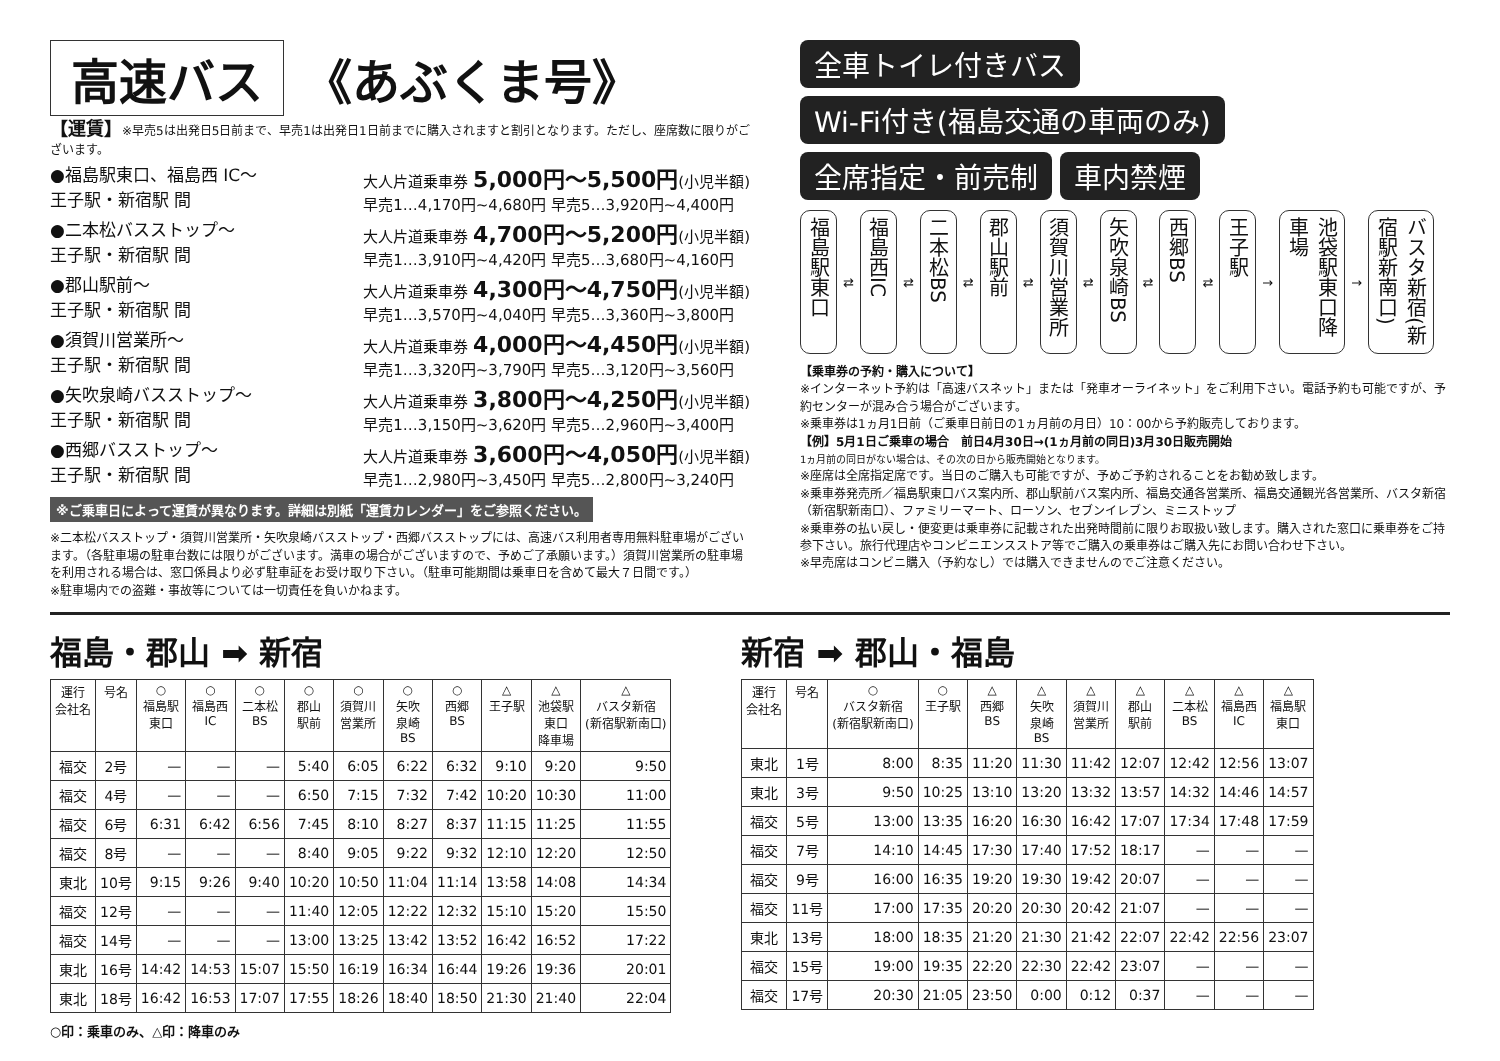高速バス 《あぶくま号》
【運賃】※早売5は出発日5日前まで、早売1は出発日1日前までに購入されますと割引となります。ただし、座席数に限りがございます。
●福島駅東口、福島西 IC～
王子駅・新宿駅 間
大人片道乗車券 5,000円～5,500円(小児半額)
早売1…4,170円~4,680円 早売5…3,920円~4,400円
●二本松バスストップ～
王子駅・新宿駅 間
大人片道乗車券 4,700円～5,200円(小児半額)
早売1…3,910円~4,420円 早売5…3,680円~4,160円
●郡山駅前～
王子駅・新宿駅 間
大人片道乗車券 4,300円～4,750円(小児半額)
早売1…3,570円~4,040円 早売5…3,360円~3,800円
●須賀川営業所～
王子駅・新宿駅 間
大人片道乗車券 4,000円～4,450円(小児半額)
早売1…3,320円~3,790円 早売5…3,120円~3,560円
●矢吹泉崎バスストップ～
王子駅・新宿駅 間
大人片道乗車券 3,800円～4,250円(小児半額)
早売1…3,150円~3,620円 早売5…2,960円~3,400円
●西郷バスストップ～
王子駅・新宿駅 間
大人片道乗車券 3,600円～4,050円(小児半額)
早売1…2,980円~3,450円 早売5…2,800円~3,240円
※ご乗車日によって運賃が異なります。詳細は別紙「運賃カレンダー」をご参照ください。
※二本松バスストップ・須賀川営業所・矢吹泉崎バスストップ・西郷バスストップには、高速バス利用者専用無料駐車場がございます。（各駐車場の駐車台数には限りがございます。満車の場合がございますので、予めご了承願います。）須賀川営業所の駐車場を利用される場合は、窓口係員より必ず駐車証をお受け取り下さい。（駐車可能期間は乗車日を含めて最大７日間です。）
※駐車場内での盗難・事故等については一切責任を負いかねます。
全車トイレ付きバス Wi-Fi付き(福島交通の車両のみ) 全席指定・前売制 車内禁煙
福島駅東口 ⇄ 福島西IC ⇄ 二本松BS ⇄ 郡山駅前 ⇄ 須賀川営業所 ⇄ 矢吹泉崎BS ⇄ 西郷BS ⇄ 王子駅 → 池袋駅東口降車場 → バスタ新宿(新宿駅新南口)
【乗車券の予約・購入について】
※インターネット予約は「高速バスネット」または「発車オーライネット」をご利用下さい。電話予約も可能ですが、予約センターが混み合う場合がございます。
※乗車券は1ヵ月1日前（ご乗車日前日の1ヵ月前の月日）10：00から予約販売しております。
【例】5月1日ご乗車の場合　前日4月30日→(1ヵ月前の同日)3月30日販売開始
1ヵ月前の同日がない場合は、その次の日から販売開始となります。
※座席は全席指定席です。当日のご購入も可能ですが、予めご予約されることをお勧め致します。
※乗車券発売所／福島駅東口バス案内所、郡山駅前バス案内所、福島交通各営業所、福島交通観光各営業所、バスタ新宿（新宿駅新南口）、ファミリーマート、ローソン、セブンイレブン、ミニストップ
※乗車券の払い戻し・便変更は乗車券に記載された出発時間前に限りお取扱い致します。購入された窓口に乗車券をご持参下さい。旅行代理店やコンビニエンスストア等でご購入の乗車券はご購入先にお問い合わせ下さい。
※早売席はコンビニ購入（予約なし）では購入できませんのでご注意ください。
福島・郡山 ➡ 新宿
| 運行 会社名 | 号名 | ○ 福島駅 東口 | ○ 福島西 IC | ○ 二本松 BS | ○ 郡山 駅前 | ○ 須賀川 営業所 | ○ 矢吹 泉崎 BS | ○ 西郷 BS | △ 王子駅 | △ 池袋駅 東口 降車場 | △ バスタ新宿 (新宿駅新南口) |
| --- | --- | --- | --- | --- | --- | --- | --- | --- | --- | --- | --- |
| 福交 | 2号 | — | — | — | 5:40 | 6:05 | 6:22 | 6:32 | 9:10 | 9:20 | 9:50 |
| 福交 | 4号 | — | — | — | 6:50 | 7:15 | 7:32 | 7:42 | 10:20 | 10:30 | 11:00 |
| 福交 | 6号 | 6:31 | 6:42 | 6:56 | 7:45 | 8:10 | 8:27 | 8:37 | 11:15 | 11:25 | 11:55 |
| 福交 | 8号 | — | — | — | 8:40 | 9:05 | 9:22 | 9:32 | 12:10 | 12:20 | 12:50 |
| 東北 | 10号 | 9:15 | 9:26 | 9:40 | 10:20 | 10:50 | 11:04 | 11:14 | 13:58 | 14:08 | 14:34 |
| 福交 | 12号 | — | — | — | 11:40 | 12:05 | 12:22 | 12:32 | 15:10 | 15:20 | 15:50 |
| 福交 | 14号 | — | — | — | 13:00 | 13:25 | 13:42 | 13:52 | 16:42 | 16:52 | 17:22 |
| 東北 | 16号 | 14:42 | 14:53 | 15:07 | 15:50 | 16:19 | 16:34 | 16:44 | 19:26 | 19:36 | 20:01 |
| 東北 | 18号 | 16:42 | 16:53 | 17:07 | 17:55 | 18:26 | 18:40 | 18:50 | 21:30 | 21:40 | 22:04 |
○印：乗車のみ、△印：降車のみ
新宿 ➡ 郡山・福島
| 運行 会社名 | 号名 | ○ バスタ新宿 (新宿駅新南口) | ○ 王子駅 | △ 西郷 BS | △ 矢吹 泉崎 BS | △ 須賀川 営業所 | △ 郡山 駅前 | △ 二本松 BS | △ 福島西 IC | △ 福島駅 東口 |
| --- | --- | --- | --- | --- | --- | --- | --- | --- | --- | --- |
| 東北 | 1号 | 8:00 | 8:35 | 11:20 | 11:30 | 11:42 | 12:07 | 12:42 | 12:56 | 13:07 |
| 東北 | 3号 | 9:50 | 10:25 | 13:10 | 13:20 | 13:32 | 13:57 | 14:32 | 14:46 | 14:57 |
| 福交 | 5号 | 13:00 | 13:35 | 16:20 | 16:30 | 16:42 | 17:07 | 17:34 | 17:48 | 17:59 |
| 福交 | 7号 | 14:10 | 14:45 | 17:30 | 17:40 | 17:52 | 18:17 | — | — | — |
| 福交 | 9号 | 16:00 | 16:35 | 19:20 | 19:30 | 19:42 | 20:07 | — | — | — |
| 福交 | 11号 | 17:00 | 17:35 | 20:20 | 20:30 | 20:42 | 21:07 | — | — | — |
| 東北 | 13号 | 18:00 | 18:35 | 21:20 | 21:30 | 21:42 | 22:07 | 22:42 | 22:56 | 23:07 |
| 福交 | 15号 | 19:00 | 19:35 | 22:20 | 22:30 | 22:42 | 23:07 | — | — | — |
| 福交 | 17号 | 20:30 | 21:05 | 23:50 | 0:00 | 0:12 | 0:37 | — | — | — |